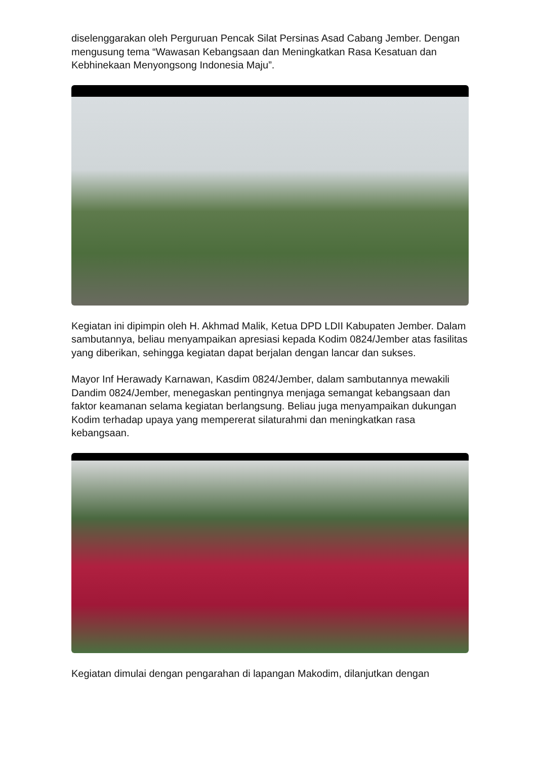diselenggarakan oleh Perguruan Pencak Silat Persinas Asad Cabang Jember. Dengan mengusung tema “Wawasan Kebangsaan dan Meningkatkan Rasa Kesatuan dan Kebhinekaan Menyongsong Indonesia Maju”.
Kegiatan ini dipimpin oleh H. Akhmad Malik, Ketua DPD LDII Kabupaten Jember. Dalam sambutannya, beliau menyampaikan apresiasi kepada Kodim 0824/Jember atas fasilitas yang diberikan, sehingga kegiatan dapat berjalan dengan lancar dan sukses.
Mayor Inf Herawady Karnawan, Kasdim 0824/Jember, dalam sambutannya mewakili Dandim 0824/Jember, menegaskan pentingnya menjaga semangat kebangsaan dan faktor keamanan selama kegiatan berlangsung. Beliau juga menyampaikan dukungan Kodim terhadap upaya yang mempererat silaturahmi dan meningkatkan rasa kebangsaan.
Kegiatan dimulai dengan pengarahan di lapangan Makodim, dilanjutkan dengan